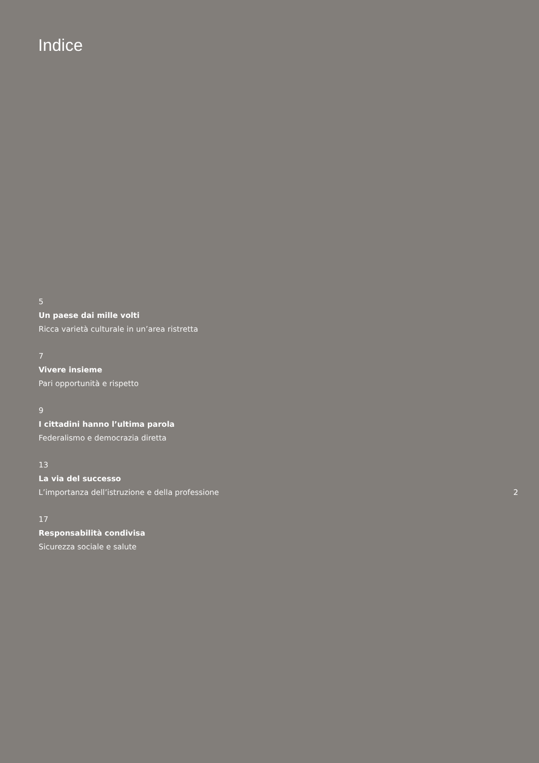Indice
5
Un paese dai mille volti
Ricca varietà culturale in un’area ristretta
7
Vivere insieme
Pari opportunità e rispetto
9
I cittadini hanno l’ultima parola
Federalismo e democrazia diretta
13
La via del successo
L’importanza dell’istruzione e della professione
2
17
Responsabilità condivisa
Sicurezza sociale e salute